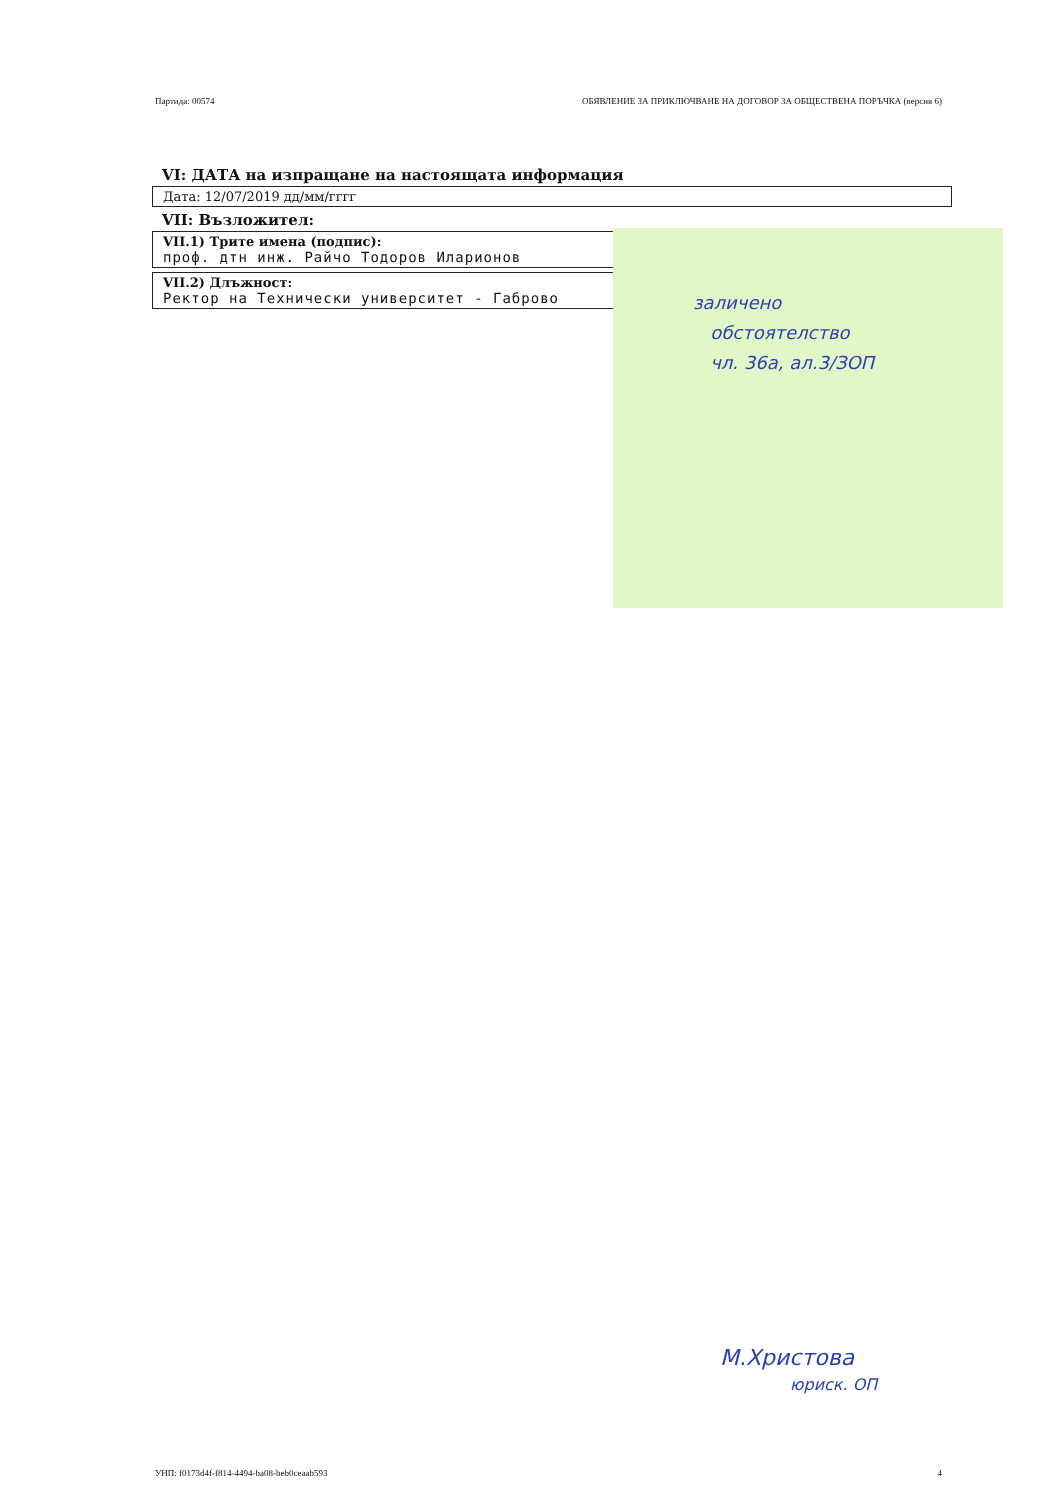Партида: 00574 ОБЯВЛЕНИЕ ЗА ПРИКЛЮЧВАНЕ НА ДОГОВОР ЗА ОБЩЕСТВЕНА ПОРЪЧКА (версия 6)
VI: ДАТА на изпращане на настоящата информация
Дата: 12/07/2019 дд/мм/гггг
VII: Възложител:
VII.1) Трите имена (подпис):
проф. дтн инж. Райчо Тодоров Иларионов
VII.2) Длъжност:
Ректор на Технически университет - Габрово
заличено
обстоятелство
чл. 36а, ал.3/ЗОП
М.Христова
юриск. ОП
УНП: f0173d4f-f814-4494-ba08-beb0ceaab593 4